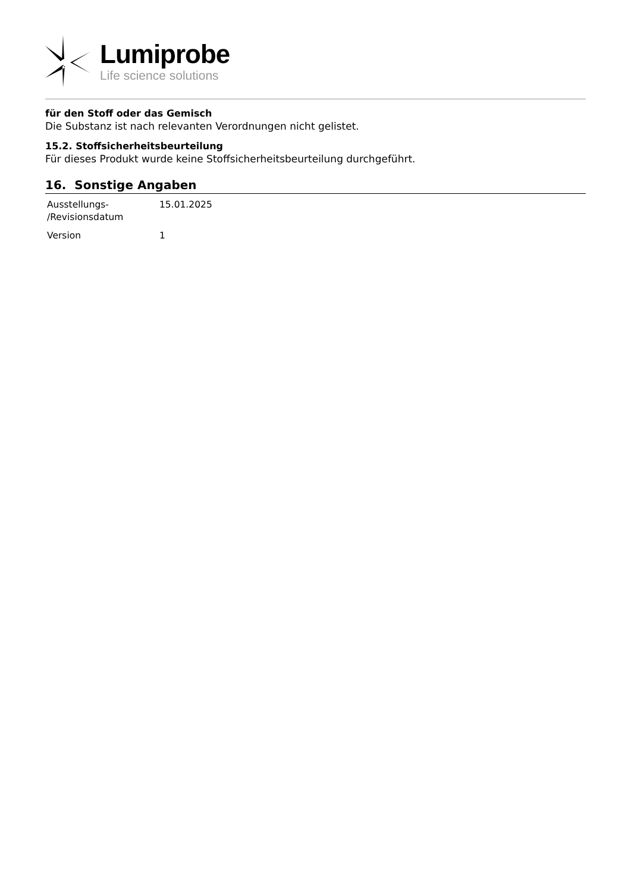Lumiprobe
Life science solutions
für den Stoff oder das Gemisch
Die Substanz ist nach relevanten Verordnungen nicht gelistet.
15.2. Stoffsicherheitsbeurteilung
Für dieses Produkt wurde keine Stoffsicherheitsbeurteilung durchgeführt.
16. Sonstige Angaben
| Ausstellungs- /Revisionsdatum | 15.01.2025 |
| Version | 1 |